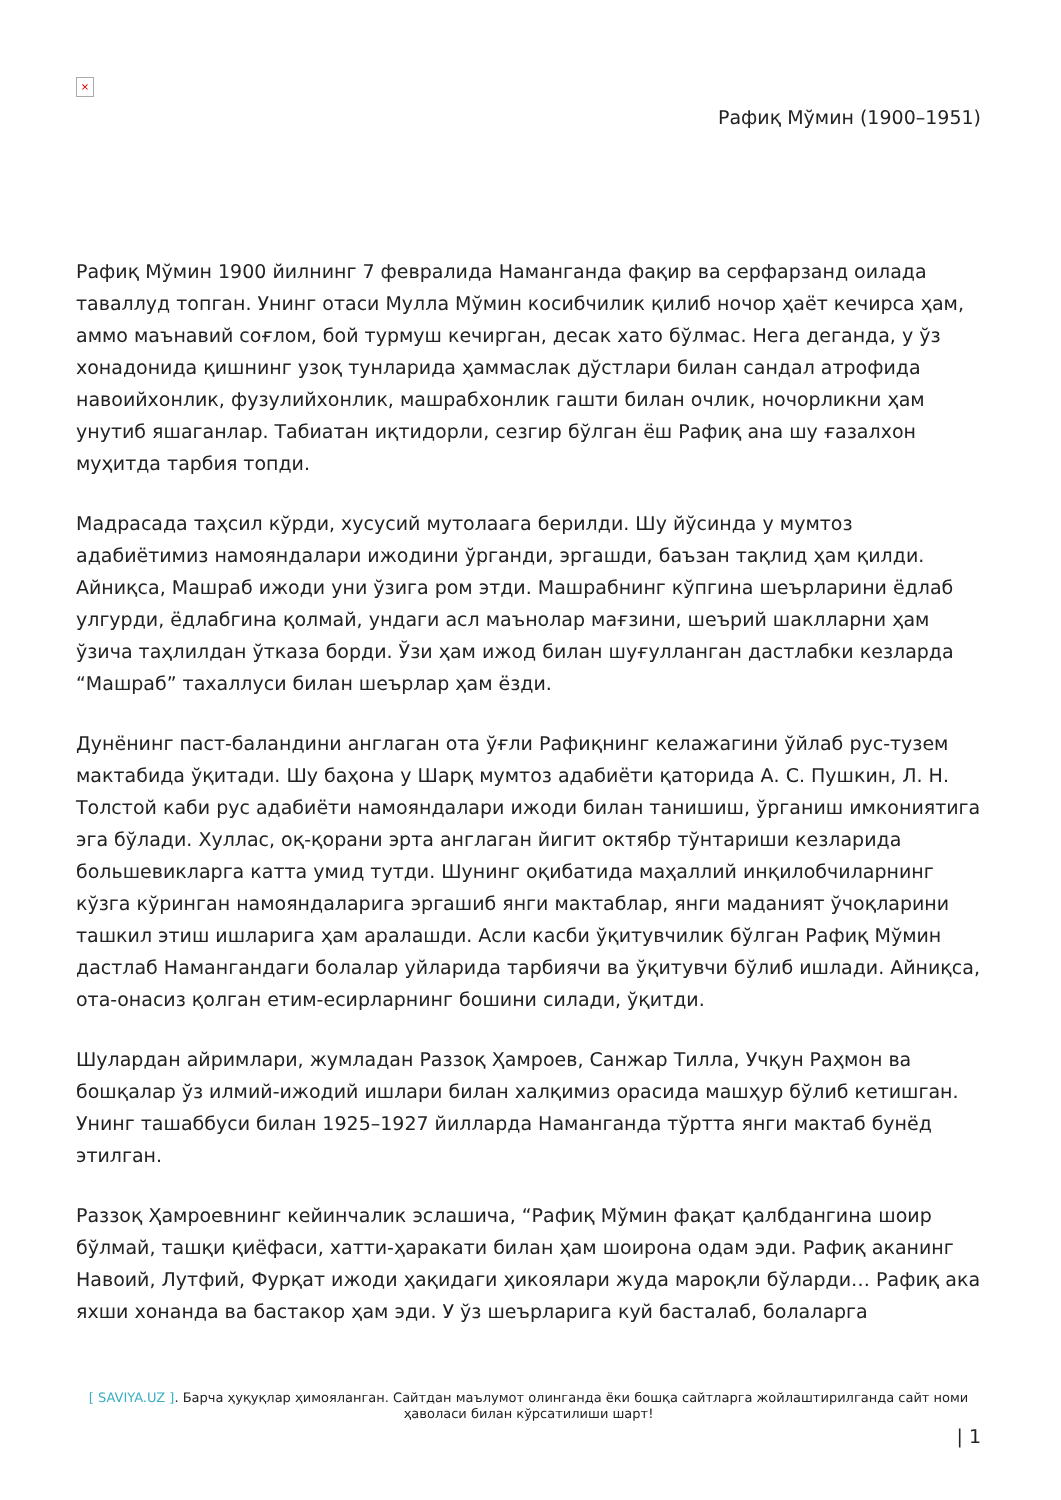×
Рафиқ Мўмин (1900–1951)
Рафиқ Мўмин 1900 йилнинг 7 февралида Наманганда фақир ва серфарзанд оилада таваллуд топган. Унинг отаси Мулла Мўмин косибчилик қилиб ночор ҳаёт кечирса ҳам, аммо маънавий соғлом, бой турмуш кечирган, десак хато бўлмас. Нега деганда, у ўз хонадонида қишнинг узоқ тунларида ҳаммаслак дўстлари билан сандал атрофида навоийхонлик, фузулийхонлик, машрабхонлик гашти билан очлик, ночорликни ҳам унутиб яшаганлар. Табиатан иқтидорли, сезгир бўлган ёш Рафиқ ана шу ғазалхон муҳитда тарбия топди.
Мадрасада таҳсил кўрди, хусусий мутолаага берилди. Шу йўсинда у мумтоз адабиётимиз намояндалари ижодини ўрганди, эргашди, баъзан тақлид ҳам қилди. Айниқса, Машраб ижоди уни ўзига ром этди. Машрабнинг кўпгина шеърларини ёдлаб улгурди, ёдлабгина қолмай, ундаги асл маънолар мағзини, шеърий шаклларни ҳам ўзича таҳлилдан ўтказа борди. Ўзи ҳам ижод билан шуғулланган дастлабки кезларда “Машраб” тахаллуси билан шеърлар ҳам ёзди.
Дунёнинг паст-баландини англаган ота ўғли Рафиқнинг келажагини ўйлаб рус-тузем мактабида ўқитади. Шу баҳона у Шарқ мумтоз адабиёти қаторида А. С. Пушкин, Л. Н. Толстой каби рус адабиёти намояндалари ижоди билан танишиш, ўрганиш имкониятига эга бўлади. Хуллас, оқ-қорани эрта англаган йигит октябр тўнтариши кезларида большевикларга катта умид тутди. Шунинг оқибатида маҳаллий инқилобчиларнинг кўзга кўринган намояндаларига эргашиб янги мактаблар, янги маданият ўчоқларини ташкил этиш ишларига ҳам аралашди. Асли касби ўқитувчилик бўлган Рафиқ Мўмин дастлаб Намангандаги болалар уйларида тарбиячи ва ўқитувчи бўлиб ишлади. Айниқса, ота-онасиз қолган етим-есирларнинг бошини силади, ўқитди.
Шулардан айримлари, жумладан Раззоқ Ҳамроев, Санжар Тилла, Учқун Раҳмон ва бошқалар ўз илмий-ижодий ишлари билан халқимиз орасида машҳур бўлиб кетишган. Унинг ташаббуси билан 1925–1927 йилларда Наманганда тўртта янги мактаб бунёд этилган.
Раззоқ Ҳамроевнинг кейинчалик эслашича, “Рафиқ Мўмин фақат қалбдангина шоир бўлмай, ташқи қиёфаси, хатти-ҳаракати билан ҳам шоирона одам эди. Рафиқ аканинг Навоий, Лутфий, Фурқат ижоди ҳақидаги ҳикоялари жуда мароқли бўларди… Рафиқ ака яхши хонанда ва бастакор ҳам эди. У ўз шеърларига куй басталаб, болаларга
[ SAVIYA.UZ ]. Барча ҳуқуқлар ҳимояланган. Сайтдан маълумот олинганда ёки бошқа сайтларга жойлаштирилганда сайт номи ҳаволаси билан кўрсатилиши шарт!
| 1